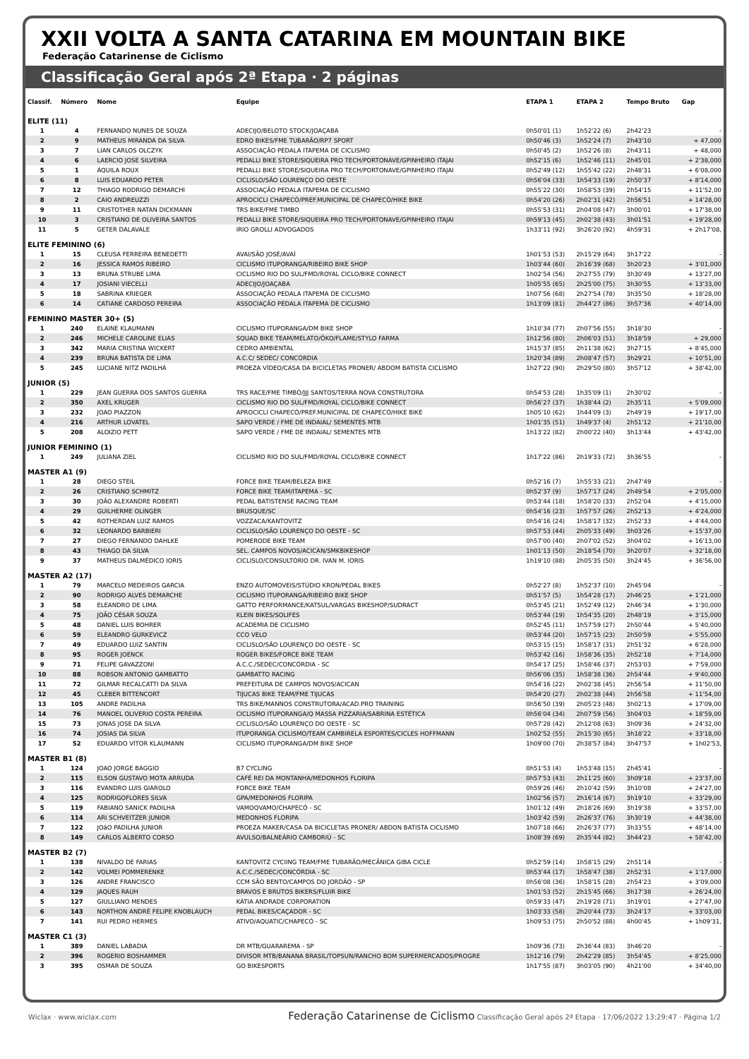XXII VOLTA A SANTA CATARINA EM MOUNTAIN BIKE
Federação Catarinense de Ciclismo
Classificação Geral após 2ª Etapa · 2 páginas
| Classif. | Número | Nome | Equipe | ETAPA 1 | ETAPA 2 | Tempo Bruto | Gap |
| --- | --- | --- | --- | --- | --- | --- | --- |
| ELITE (11) | | | | | | | |
| 1 | 4 | FERNANDO NUNES DE SOUZA | ADECIJO/BELOTO STOCK/JOAÇABA | 0h50'01 (1) | 1h52'22 (6) | 2h42'23 | - |
| 2 | 9 | MATHEUS MIRANDA DA SILVA | EDRO BIKES/FME TUBARÃO/RP7 SPORT | 0h50'46 (3) | 1h52'24 (7) | 2h43'10 | + 47,000 |
| 3 | 7 | LIAN CARLOS OLCZYK | ASSOCIAÇÃO PEDALA ITAPEMA DE CICLISMO | 0h50'45 (2) | 1h52'26 (8) | 2h43'11 | + 48,000 |
| 4 | 6 | LAERCIO JOSE SILVEIRA | PEDALLI BIKE STORE/SIQUEIRA PRO TECH/PORTONAVE/GPINHEIRO ITAJAI | 0h52'15 (6) | 1h52'46 (11) | 2h45'01 | + 2'38,000 |
| 5 | 1 | ÁQUILA ROUX | PEDALLI BIKE STORE/SIQUEIRA PRO TECH/PORTONAVE/GPINHEIRO ITAJAI | 0h52'49 (12) | 1h55'42 (22) | 2h48'31 | + 6'08,000 |
| 6 | 8 | LUIS EDUARDO PETER | CICLISLO/SÃO LOURENÇO DO OESTE | 0h56'04 (33) | 1h54'33 (19) | 2h50'37 | + 8'14,000 |
| 7 | 12 | THIAGO RODRIGO DEMARCHI | ASSOCIAÇÃO PEDALA ITAPEMA DE CICLISMO | 0h55'22 (30) | 1h58'53 (39) | 2h54'15 | + 11'52,00 |
| 8 | 2 | CAIO ANDREUZZI | APROCICLI CHAPECÓ/PREF.MUNICIPAL DE CHAPECÓ/HIKE BIKE | 0h54'20 (26) | 2h02'31 (42) | 2h56'51 | + 14'28,00 |
| 9 | 11 | CRISTOTHER NATAN DICKMANN | TRS BIKE/FME TIMBO | 0h55'53 (31) | 2h04'08 (47) | 3h00'01 | + 17'38,00 |
| 10 | 3 | CRISTIANO DE OLIVEIRA SANTOS | PEDALLI BIKE STORE/SIQUEIRA PRO TECH/PORTONAVE/GPINHEIRO ITAJAI | 0h59'13 (45) | 2h02'38 (43) | 3h01'51 | + 19'28,00 |
| 11 | 5 | GETER DALAVALE | IRIO GROLLI ADVOGADOS | 1h33'11 (92) | 3h26'20 (92) | 4h59'31 | + 2h17'08, |
| ELITE FEMININO (6) | | | | | | | |
| 1 | 15 | CLEUSA FERREIRA BENEDETTI | AVAI/SÃO JOSÉ/AVAÍ | 1h01'53 (53) | 2h15'29 (64) | 3h17'22 | - |
| 2 | 16 | JESSICA RAMOS RIBEIRO | CICLISMO ITUPORANGA/RIBEIRO BIKE SHOP | 1h03'44 (60) | 2h16'39 (68) | 3h20'23 | + 3'01,000 |
| 3 | 13 | BRUNA STRUBE LIMA | CICLISMO RIO DO SUL/FMD/ROYAL CICLO/BIKE CONNECT | 1h02'54 (56) | 2h27'55 (79) | 3h30'49 | + 13'27,00 |
| 4 | 17 | JOSIANI VIECELLI | ADECIJO/JOAÇABA | 1h05'55 (65) | 2h25'00 (75) | 3h30'55 | + 13'33,00 |
| 5 | 18 | SABRINA KRIEGER | ASSOCIAÇÃO PEDALA ITAPEMA DE CICLISMO | 1h07'56 (68) | 2h27'54 (78) | 3h35'50 | + 18'28,00 |
| 6 | 14 | CATIANE CARDOSO PEREIRA | ASSOCIAÇÃO PEDALA ITAPEMA DE CICLISMO | 1h13'09 (81) | 2h44'27 (86) | 3h57'36 | + 40'14,00 |
| FEMININO MASTER 30+ (5) | | | | | | | |
| 1 | 240 | ELAINE KLAUMANN | CICLISMO ITUPORANGA/DM BIKE SHOP | 1h10'34 (77) | 2h07'56 (55) | 3h18'30 | - |
| 2 | 246 | MICHELE CAROLINE ELIAS | SQUAD BIKE TEAM/MELATO/ÔKO/FLAME/STYLO FARMA | 1h12'56 (80) | 2h06'03 (51) | 3h18'59 | + 29,000 |
| 3 | 342 | MARIA CRISTINA WICKERT | CEDRO AMBIENTAL | 1h15'37 (85) | 2h11'38 (62) | 3h27'15 | + 8'45,000 |
| 4 | 239 | BRUNA BATISTA DE LIMA | A.C.C/ SEDEC/ CONCÓRDIA | 1h20'34 (89) | 2h08'47 (57) | 3h29'21 | + 10'51,00 |
| 5 | 245 | LUCIANE NITZ PADILHA | PROEZA VÍDEO/CASA DA BICICLETAS PRONER/ ABDOM BATISTA CICLISMO | 1h27'22 (90) | 2h29'50 (80) | 3h57'12 | + 38'42,00 |
| JUNIOR (5) | | | | | | | |
| 1 | 229 | JEAN GUERRA DOS SANTOS GUERRA | TRS RACE/FME TIMBÓ/JJJ SANTOS/TERRA NOVA CONSTRUTORA | 0h54'53 (28) | 1h35'09 (1) | 2h30'02 | - |
| 2 | 350 | AXEL KRUGER | CICLISMO RIO DO SUL/FMD/ROYAL CICLO/BIKE CONNECT | 0h56'27 (37) | 1h38'44 (2) | 2h35'11 | + 5'09,000 |
| 3 | 232 | JOAO PIAZZON | APROCICLI CHAPECÓ/PREF.MUNICIPAL DE CHAPECÓ/HIKE BIKE | 1h05'10 (62) | 1h44'09 (3) | 2h49'19 | + 19'17,00 |
| 4 | 216 | ARTHUR LOVATEL | SAPO VERDE / FME DE INDAIAL/ SEMENTES MTB | 1h01'35 (51) | 1h49'37 (4) | 2h51'12 | + 21'10,00 |
| 5 | 208 | ALOIZIO PETT | SAPO VERDE / FME DE INDAIAL/ SEMENTES MTB | 1h13'22 (82) | 2h00'22 (40) | 3h13'44 | + 43'42,00 |
| JUNIOR FEMININO (1) | | | | | | | |
| 1 | 249 | JULIANA ZIEL | CICLISMO RIO DO SUL/FMD/ROYAL CICLO/BIKE CONNECT | 1h17'22 (86) | 2h19'33 (72) | 3h36'55 | - |
| MASTER A1 (9) | | | | | | | |
| 1 | 28 | DIEGO STEIL | FORCE BIKE TEAM/BELEZA BIKE | 0h52'16 (7) | 1h55'33 (21) | 2h47'49 | - |
| 2 | 26 | CRISTIANO SCHMITZ | FORCE BIKE TEAM/ITAPEMA - SC | 0h52'37 (9) | 1h57'17 (24) | 2h49'54 | + 2'05,000 |
| 3 | 30 | JOÃO ALEXANDRE ROBERTI | PEDAL BATISTENSE RACING TEAM | 0h53'44 (18) | 1h58'20 (33) | 2h52'04 | + 4'15,000 |
| 4 | 29 | GUILHERME OLINGER | BRUSQUE/SC | 0h54'16 (23) | 1h57'57 (26) | 2h52'13 | + 4'24,000 |
| 5 | 42 | ROTHERDAN LUIZ RAMOS | VOZZACA/KANTOVITZ | 0h54'16 (24) | 1h58'17 (32) | 2h52'33 | + 4'44,000 |
| 6 | 32 | LEONARDO BARBIERI | CICLISLO/SÃO LOURENÇO DO OESTE - SC | 0h57'53 (44) | 2h05'33 (49) | 3h03'26 | + 15'37,00 |
| 7 | 27 | DIEGO FERNANDO DAHLKE | POMERODE BIKE TEAM | 0h57'00 (40) | 2h07'02 (52) | 3h04'02 | + 16'13,00 |
| 8 | 43 | THIAGO DA SILVA | SEL. CAMPOS NOVOS/ACICAN/SMKBIKESHOP | 1h01'13 (50) | 2h18'54 (70) | 3h20'07 | + 32'18,00 |
| 9 | 37 | MATHEUS DALMÉDICO IORIS | CICLISLO/CONSULTÓRIO DR. IVAN M. IORIS | 1h19'10 (88) | 2h05'35 (50) | 3h24'45 | + 36'56,00 |
| MASTER A2 (17) | | | | | | | |
| 1 | 79 | MARCELO MEDEIROS GARCIA | ENZO AUTOMOVEIS/STÚDIO KRON/PEDAL BIKES | 0h52'27 (8) | 1h52'37 (10) | 2h45'04 | - |
| 2 | 90 | RODRIGO ALVES DEMARCHE | CICLISMO ITUPORANGA/RIBEIRO BIKE SHOP | 0h51'57 (5) | 1h54'28 (17) | 2h46'25 | + 1'21,000 |
| 3 | 58 | ELEANDRO DE LIMA | GATTO PERFORMANCE/KATSUL/VARGAS BIKESHOP/SUDRACT | 0h53'45 (21) | 1h52'49 (12) | 2h46'34 | + 1'30,000 |
| 4 | 75 | JOÃO CÉSAR SOUZA | KLEIN BIKES/SOLIFES | 0h53'44 (19) | 1h54'35 (20) | 2h48'19 | + 3'15,000 |
| 5 | 48 | DANIEL LUIS BOHRER | ACADEMIA DE CICLISMO | 0h52'45 (11) | 1h57'59 (27) | 2h50'44 | + 5'40,000 |
| 6 | 59 | ELEANDRO GURKEVICZ | CCO VELO | 0h53'44 (20) | 1h57'15 (23) | 2h50'59 | + 5'55,000 |
| 7 | 49 | EDUARDO LUIZ SANTIN | CICLISLO/SÃO LOURENÇO DO OESTE - SC | 0h53'15 (15) | 1h58'17 (31) | 2h51'32 | + 6'28,000 |
| 8 | 95 | ROGER JOENCK | ROGER BIKES/FORCE BIKE TEAM | 0h53'42 (16) | 1h58'36 (35) | 2h52'18 | + 7'14,000 |
| 9 | 71 | FELIPE GAVAZZONI | A.C.C./SEDEC/CONCÓRDIA - SC | 0h54'17 (25) | 1h58'46 (37) | 2h53'03 | + 7'59,000 |
| 10 | 88 | ROBSON ANTONIO GAMBATTO | GAMBATTO RACING | 0h56'06 (35) | 1h58'38 (36) | 2h54'44 | + 9'40,000 |
| 11 | 72 | GILMAR RECALCATTI DA SILVA | PREFEITURA DE CAMPOS NOVOS/ACICAN | 0h54'16 (22) | 2h02'38 (45) | 2h56'54 | + 11'50,00 |
| 12 | 45 | CLEBER BITTENCORT | TIJUCAS BIKE TEAM/FME TIJUCAS | 0h54'20 (27) | 2h02'38 (44) | 2h56'58 | + 11'54,00 |
| 13 | 105 | ANDRE PADILHA | TRS BIKE/MANNOS CONSTRUTORA/ACAD.PRO TRAINING | 0h56'50 (39) | 2h05'23 (48) | 3h02'13 | + 17'09,00 |
| 14 | 76 | MANOEL OLIVERIO COSTA PEREIRA | CICLISMO ITUPORANGA/Q MASSA PIZZARIA/SABRINA ESTÉTICA | 0h56'04 (34) | 2h07'59 (56) | 3h04'03 | + 18'59,00 |
| 15 | 73 | JONAS JOSE DA SILVA | CICLISLO/SÃO LOURENÇO DO OESTE - SC | 0h57'28 (42) | 2h12'08 (63) | 3h09'36 | + 24'32,00 |
| 16 | 74 | JOSIAS DA SILVA | ITUPORANGA CICLISMO/TEAM CAMBIRELA ESPORTES/CICLES HOFFMANN | 1h02'52 (55) | 2h15'30 (65) | 3h18'22 | + 33'18,00 |
| 17 | 52 | EDUARDO VITOR KLAUMANN | CICLISMO ITUPORANGA/DM BIKE SHOP | 1h09'00 (70) | 2h38'57 (84) | 3h47'57 | + 1h02'53, |
| MASTER B1 (8) | | | | | | | |
| 1 | 124 | JOAO JORGE BAGGIO | B7 CYCLING | 0h51'53 (4) | 1h53'48 (15) | 2h45'41 | - |
| 2 | 115 | ELSON GUSTAVO MOTA ARRUDA | CAFÉ REI DA MONTANHA/MEDONHOS FLORIPA | 0h57'53 (43) | 2h11'25 (60) | 3h09'18 | + 23'37,00 |
| 3 | 116 | EVANDRO LUIS GIAROLO | FORCE BIKE TEAM | 0h59'26 (46) | 2h10'42 (59) | 3h10'08 | + 24'27,00 |
| 4 | 125 | RODRIGOFLORES SILVA | GPA/MEDONHOS FLORIPA | 1h02'56 (57) | 2h16'14 (67) | 3h19'10 | + 33'29,00 |
| 5 | 119 | FABIANO SANICK PADILHA | VAMOQVAMO/CHAPECÓ - SC | 1h01'12 (49) | 2h18'26 (69) | 3h19'38 | + 33'57,00 |
| 6 | 114 | ARI SCHVEITZER JUNIOR | MEDONHOS FLORIPA | 1h03'42 (59) | 2h26'37 (76) | 3h30'19 | + 44'38,00 |
| 7 | 122 | JOãO PADILHA JUNIOR | PROEZA MAKER/CASA DA BICICLETAS PRONER/ ABDON BATISTA CICLISMO | 1h07'18 (66) | 2h26'37 (77) | 3h33'55 | + 48'14,00 |
| 8 | 149 | CARLOS ALBERTO CORSO | AVULSO/BALNEÁRIO CAMBORIÚ - SC | 1h08'39 (69) | 2h35'44 (82) | 3h44'23 | + 58'42,00 |
| MASTER B2 (7) | | | | | | | |
| 1 | 138 | NIVALDO DE FARIAS | KANTOVITZ CYCIING TEAM/FME TUBARÃO/MECÂNICA GIBA CICLE | 0h52'59 (14) | 1h58'15 (29) | 2h51'14 | - |
| 2 | 142 | VOLMEI POMMERENKE | A.C.C./SEDEC/CONCÓRDIA - SC | 0h53'44 (17) | 1h58'47 (38) | 2h52'31 | + 1'17,000 |
| 3 | 126 | ANDRE FRANCISCO | CCM SÃO BENTO/CAMPOS DO JORDÃO - SP | 0h56'08 (36) | 1h58'15 (28) | 2h54'23 | + 3'09,000 |
| 4 | 129 | JAQUES RAUH | BRAVOS E BRUTOS BIKERS/FLUIR BIKE | 1h01'53 (52) | 2h15'45 (66) | 3h17'38 | + 26'24,00 |
| 5 | 127 | GIULLIANO MENDES | KÁTIA ANDRADE CORPORATION | 0h59'33 (47) | 2h19'28 (71) | 3h19'01 | + 27'47,00 |
| 6 | 143 | NORTHON ANDRÉ FELIPE KNOBLAUCH | PEDAL BIKES/CAÇADOR - SC | 1h03'33 (58) | 2h20'44 (73) | 3h24'17 | + 33'03,00 |
| 7 | 141 | RUI PEDRO HERMES | ATIVO/AQUATIC/CHAPECÓ - SC | 1h09'53 (75) | 2h50'52 (88) | 4h00'45 | + 1h09'31, |
| MASTER C1 (3) | | | | | | | |
| 1 | 389 | DANIEL LABADIA | DR MTB/GUARAREMA - SP | 1h09'36 (73) | 2h36'44 (83) | 3h46'20 | - |
| 2 | 396 | ROGERIO BOSHAMMER | DIVISOR MTB/BANANA BRASIL/TOPSUN/RANCHO BOM SUPERMERCADOS/PROGRE | 1h12'16 (79) | 2h42'29 (85) | 3h54'45 | + 8'25,000 |
| 3 | 395 | OSMAR DE SOUZA | GO BIKESPORTS | 1h17'55 (87) | 3h03'05 (90) | 4h21'00 | + 34'40,00 |
Wiclax · www.wiclax.com Federação Catarinense de Ciclismo Classificação Geral após 2ª Etapa · 17/06/2022 13:29:47 · Página 1/2